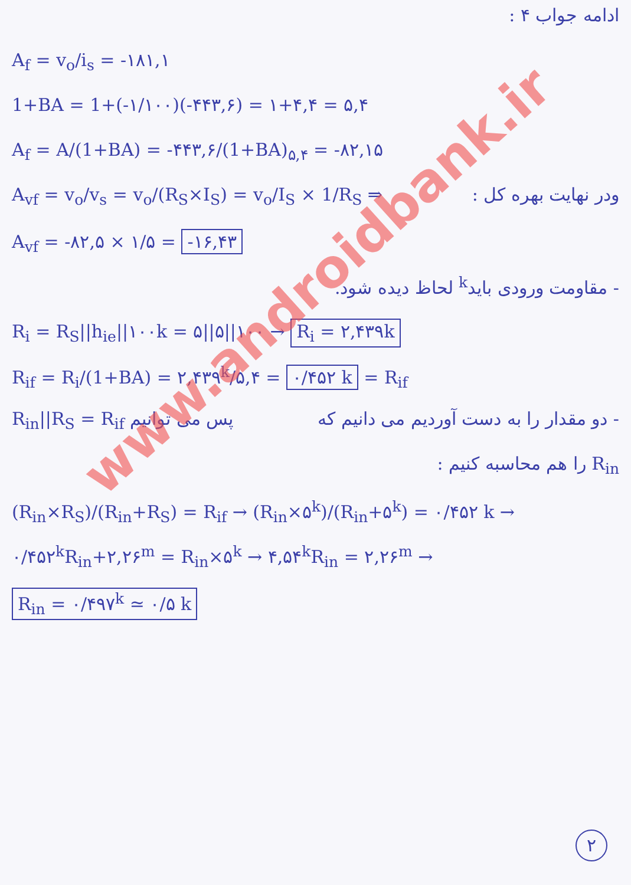ادامه جواب ۴ :
A<sub>f</sub> = v<sub>o</sub>/i<sub>s</sub> = -۱۸۱,۱
1+BA = 1+(-۱/۱۰۰)(-۴۴۳,۶) = ۱+۴,۴ = ۵,۴
A<sub>f</sub> = A/(1+BA) = -۴۴۳,۶/(1+BA)<sub>۵,۴</sub> = -۸۲,۱۵
A<sub>vf</sub> = v<sub>o</sub>/v<sub>s</sub> = v<sub>o</sub>/(R<sub>S</sub>×I<sub>S</sub>) = v<sub>o</sub>/I<sub>S</sub> × 1/R<sub>S</sub> ⇒ ودر نهایت بهره کل :
A<sub>vf</sub> = -۸۲,۵ × ۱/۵ = -۱۶,۴۳
- مقاومت ورودی باید<sup>k</sup> لحاظ دیده شود.
R<sub>i</sub> = R<sub>S</sub>||h<sub>ie</sub>||۱۰۰k = ۵||۵||۱۰۰ → R<sub>i</sub> = ۲,۴۳۹k
R<sub>if</sub> = R<sub>i</sub>/(1+BA) = ۲,۴۳۹<sup>k</sup>/۵,۴ = ۰/۴۵۲ k = R<sub>if</sub>
- دو مقدار را به دست آوردیم می دانیم که R<sub>in</sub>||R<sub>S</sub> = R<sub>if</sub> پس می توانیم
R<sub>in</sub> را هم محاسبه کنیم :
(R<sub>in</sub>×R<sub>S</sub>)/(R<sub>in</sub>+R<sub>S</sub>) = R<sub>if</sub> → (R<sub>in</sub>×۵<sup>k</sup>)/(R<sub>in</sub>+۵<sup>k</sup>) = ۰/۴۵۲ k →
۰/۴۵۲<sup>k</sup>R<sub>in</sub>+۲,۲۶<sup>m</sup> = R<sub>in</sub>×۵<sup>k</sup> → ۴,۵۴<sup>k</sup>R<sub>in</sub> = ۲,۲۶<sup>m</sup> →
R<sub>in</sub> = ۰/۴۹۷<sup>k</sup> ≃ ۰/۵ k
www.androidbank.ir
۲